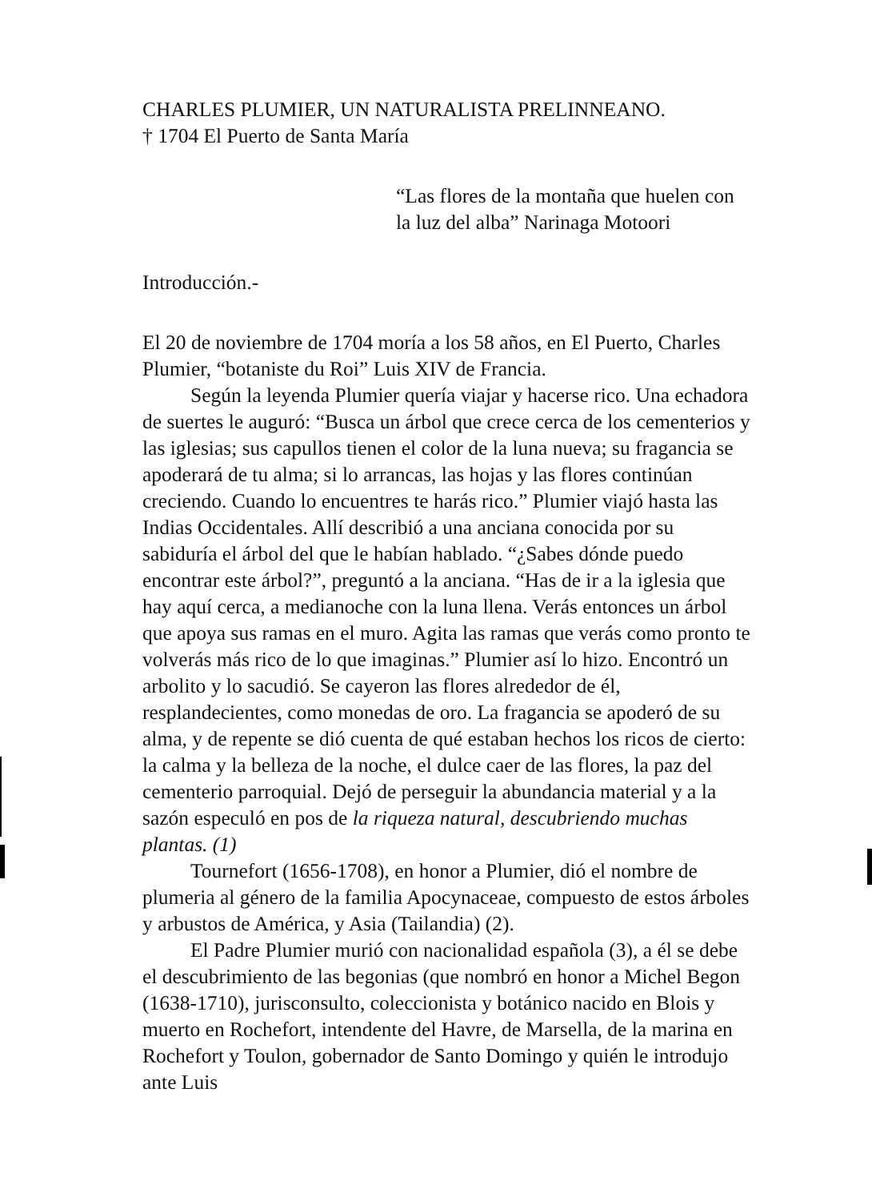CHARLES PLUMIER, UN NATURALISTA PRELINNEANO.
† 1704 El Puerto de Santa María
“Las flores de la montaña que huelen con la luz del alba” Narinaga Motoori
Introducción.-
El 20 de noviembre de 1704 moría a los 58 años, en El Puerto, Charles Plumier, “botaniste du Roi” Luis XIV de Francia.
Según la leyenda Plumier quería viajar y hacerse rico. Una echadora de suertes le auguró: “Busca un árbol que crece cerca de los cementerios y las iglesias; sus capullos tienen el color de la luna nueva; su fragancia se apoderará de tu alma; si lo arrancas, las hojas y las flores continúan creciendo. Cuando lo encuentres te harás rico.” Plumier viajó hasta las Indias Occidentales. Allí describió a una anciana conocida por su sabiduría el árbol del que le habían hablado. “¿Sabes dónde puedo encontrar este árbol?”, preguntó a la anciana. “Has de ir a la iglesia que hay aquí cerca, a medianoche con la luna llena. Verás entonces un árbol que apoya sus ramas en el muro. Agita las ramas que verás como pronto te volverás más rico de lo que imaginas.” Plumier así lo hizo. Encontró un arbolito y lo sacudió. Se cayeron las flores alrededor de él, resplandecientes, como monedas de oro. La fragancia se apoderó de su alma, y de repente se dió cuenta de qué estaban hechos los ricos de cierto: la calma y la belleza de la noche, el dulce caer de las flores, la paz del cementerio parroquial. Dejó de perseguir la abundancia material y a la sazón especuló en pos de la riqueza natural, descubriendo muchas plantas. (1)
Tournefort (1656-1708), en honor a Plumier, dió el nombre de plumeria al género de la familia Apocynaceae, compuesto de estos árboles y arbustos de América, y Asia (Tailandia) (2).
El Padre Plumier murió con nacionalidad española (3), a él se debe el descubrimiento de las begonias (que nombró en honor a Michel Begon (1638-1710), jurisconsulto, coleccionista y botánico nacido en Blois y muerto en Rochefort, intendente del Havre, de Marsella, de la marina en Rochefort y Toulon, gobernador de Santo Domingo y quién le introdujo ante Luis